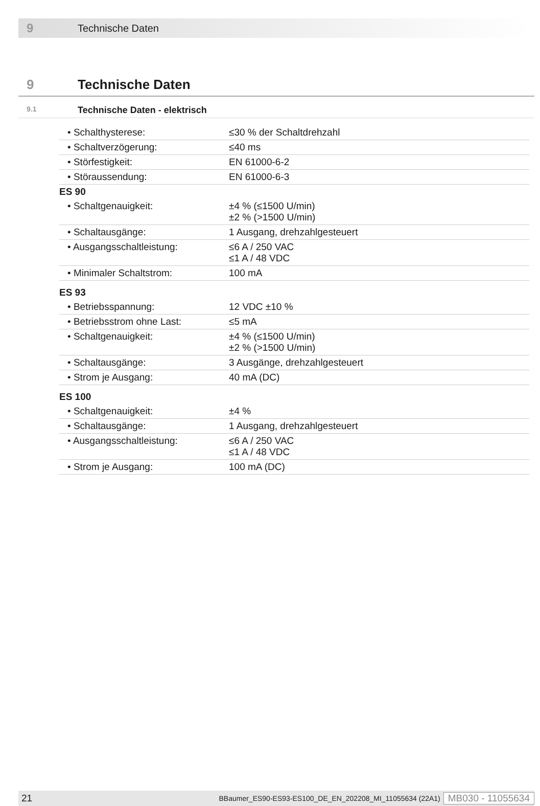9 Technische Daten
9 Technische Daten
9.1 Technische Daten - elektrisch
| • Schalthysterese: | ≤30 % der Schaltdrehzahl |
| • Schaltverzögerung: | ≤40 ms |
| • Störfestigkeit: | EN 61000-6-2 |
| • Störaussendung: | EN 61000-6-3 |
| ES 90 | |
| • Schaltgenauigkeit: | ±4 % (≤1500 U/min) ±2 % (>1500 U/min) |
| • Schaltausgänge: | 1 Ausgang, drehzahlgesteuert |
| • Ausgangsschaltleistung: | ≤6 A / 250 VAC ≤1 A / 48 VDC |
| • Minimaler Schaltstrom: | 100 mA |
| ES 93 | |
| • Betriebsspannung: | 12 VDC ±10 % |
| • Betriebsstrom ohne Last: | ≤5 mA |
| • Schaltgenauigkeit: | ±4 % (≤1500 U/min) ±2 % (>1500 U/min) |
| • Schaltausgänge: | 3 Ausgänge, drehzahlgesteuert |
| • Strom je Ausgang: | 40 mA (DC) |
| ES 100 | |
| • Schaltgenauigkeit: | ±4 % |
| • Schaltausgänge: | 1 Ausgang, drehzahlgesteuert |
| • Ausgangsschaltleistung: | ≤6 A / 250 VAC ≤1 A / 48 VDC |
| • Strom je Ausgang: | 100 mA (DC) |
21 BBaumer_ES90-ES93-ES100_DE_EN_202208_MI_11055634 (22A1) MB030 - 11055634